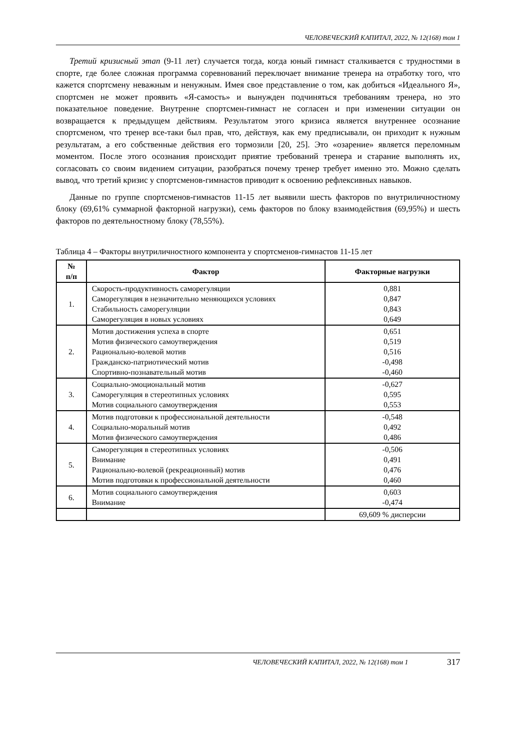ЧЕЛОВЕЧЕСКИЙ КАПИТАЛ, 2022, № 12(168) том 1
Третий кризисный этап (9-11 лет) случается тогда, когда юный гимнаст сталкивается с трудностями в спорте, где более сложная программа соревнований переключает внимание тренера на отработку того, что кажется спортсмену неважным и ненужным. Имея свое представление о том, как добиться «Идеального Я», спортсмен не может проявить «Я-самость» и вынужден подчиняться требованиям тренера, но это показательное поведение. Внутренне спортсмен-гимнаст не согласен и при изменении ситуации он возвращается к предыдущем действиям. Результатом этого кризиса является внутреннее осознание спортсменом, что тренер все-таки был прав, что, действуя, как ему предписывали, он приходит к нужным результатам, а его собственные действия его тормозили [20, 25]. Это «озарение» является переломным моментом. После этого осознания происходит приятие требований тренера и старание выполнять их, согласовать со своим видением ситуации, разобраться почему тренер требует именно это. Можно сделать вывод, что третий кризис у спортсменов-гимнастов приводит к освоению рефлексивных навыков.
Данные по группе спортсменов-гимнастов 11-15 лет выявили шесть факторов по внутриличностному блоку (69,61% суммарной факторной нагрузки), семь факторов по блоку взаимодействия (69,95%) и шесть факторов по деятельностному блоку (78,55%).
Таблица 4 – Факторы внутриличностного компонента у спортсменов-гимнастов 11-15 лет
| № п/п | Фактор | Факторные нагрузки |
| --- | --- | --- |
| 1. | Скорость-продуктивность саморегуляции Саморегуляция в незначительно меняющихся условиях Стабильность саморегуляции Саморегуляция в новых условиях | 0,881 0,847 0,843 0,649 |
| 2. | Мотив достижения успеха в спорте Мотив физического самоутверждения Рационально-волевой мотив Гражданско-патриотический мотив Спортивно-познавательный мотив | 0,651 0,519 0,516 -0,498 -0,460 |
| 3. | Социально-эмоциональный мотив Саморегуляция в стереотипных условиях Мотив социального самоутверждения | -0,627 0,595 0,553 |
| 4. | Мотив подготовки к профессиональной деятельности Социально-моральный мотив Мотив физического самоутверждения | -0,548 0,492 0,486 |
| 5. | Саморегуляция в стереотипных условиях Внимание Рационально-волевой (рекреационный) мотив Мотив подготовки к профессиональной деятельности | -0,506 0,491 0,476 0,460 |
| 6. | Мотив социального самоутверждения Внимание | 0,603 -0,474 |
| | | 69,609 % дисперсии |
ЧЕЛОВЕЧЕСКИЙ КАПИТАЛ, 2022, № 12(168) том 1 317